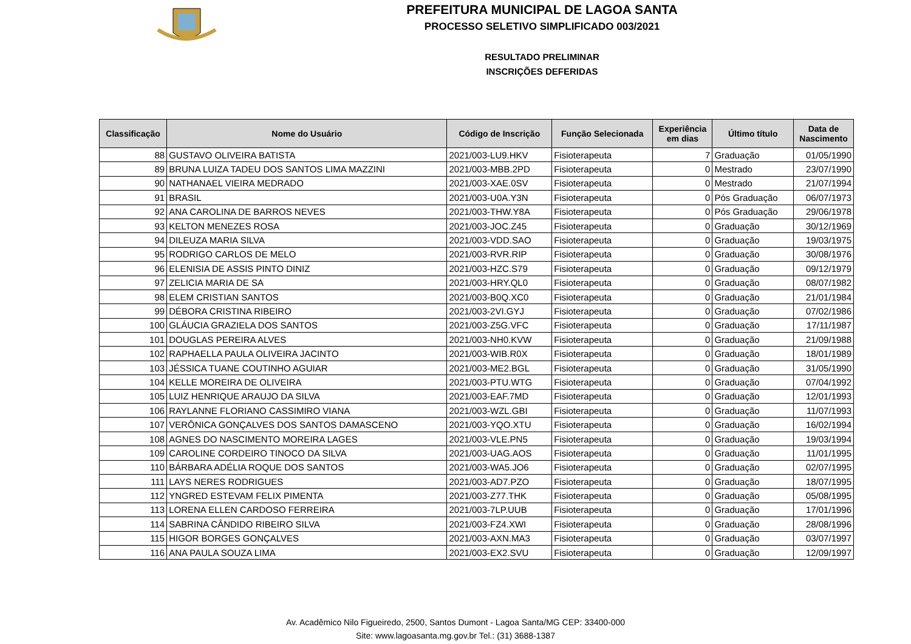PREFEITURA MUNICIPAL DE LAGOA SANTA
PROCESSO SELETIVO SIMPLIFICADO 003/2021
RESULTADO PRELIMINAR
INSCRIÇÕES DEFERIDAS
| Classificação | Nome do Usuário | Código de Inscrição | Função Selecionada | Experiência em dias | Último título | Data de Nascimento |
| --- | --- | --- | --- | --- | --- | --- |
| 88 | GUSTAVO OLIVEIRA BATISTA | 2021/003-LU9.HKV | Fisioterapeuta | 7 | Graduação | 01/05/1990 |
| 89 | BRUNA LUIZA TADEU DOS SANTOS LIMA MAZZINI | 2021/003-MBB.2PD | Fisioterapeuta | 0 | Mestrado | 23/07/1990 |
| 90 | NATHANAEL VIEIRA MEDRADO | 2021/003-XAE.0SV | Fisioterapeuta | 0 | Mestrado | 21/07/1994 |
| 91 | BRASIL | 2021/003-U0A.Y3N | Fisioterapeuta | 0 | Pós Graduação | 06/07/1973 |
| 92 | ANA CAROLINA DE BARROS NEVES | 2021/003-THW.Y8A | Fisioterapeuta | 0 | Pós Graduação | 29/06/1978 |
| 93 | KELTON MENEZES ROSA | 2021/003-JOC.Z45 | Fisioterapeuta | 0 | Graduação | 30/12/1969 |
| 94 | DILEUZA MARIA SILVA | 2021/003-VDD.SAO | Fisioterapeuta | 0 | Graduação | 19/03/1975 |
| 95 | RODRIGO CARLOS DE MELO | 2021/003-RVR.RIP | Fisioterapeuta | 0 | Graduação | 30/08/1976 |
| 96 | ELENISIA DE ASSIS PINTO DINIZ | 2021/003-HZC.S79 | Fisioterapeuta | 0 | Graduação | 09/12/1979 |
| 97 | ZELICIA MARIA DE SA | 2021/003-HRY.QL0 | Fisioterapeuta | 0 | Graduação | 08/07/1982 |
| 98 | ELEM CRISTIAN SANTOS | 2021/003-B0Q.XC0 | Fisioterapeuta | 0 | Graduação | 21/01/1984 |
| 99 | DÉBORA CRISTINA RIBEIRO | 2021/003-2VI.GYJ | Fisioterapeuta | 0 | Graduação | 07/02/1986 |
| 100 | GLÁUCIA GRAZIELA DOS SANTOS | 2021/003-Z5G.VFC | Fisioterapeuta | 0 | Graduação | 17/11/1987 |
| 101 | DOUGLAS PEREIRA ALVES | 2021/003-NH0.KVW | Fisioterapeuta | 0 | Graduação | 21/09/1988 |
| 102 | RAPHAELLA PAULA OLIVEIRA JACINTO | 2021/003-WIB.R0X | Fisioterapeuta | 0 | Graduação | 18/01/1989 |
| 103 | JÉSSICA TUANE COUTINHO AGUIAR | 2021/003-ME2.BGL | Fisioterapeuta | 0 | Graduação | 31/05/1990 |
| 104 | KELLE MOREIRA DE OLIVEIRA | 2021/003-PTU.WTG | Fisioterapeuta | 0 | Graduação | 07/04/1992 |
| 105 | LUIZ HENRIQUE ARAUJO DA SILVA | 2021/003-EAF.7MD | Fisioterapeuta | 0 | Graduação | 12/01/1993 |
| 106 | RAYLANNE FLORIANO CASSIMIRO VIANA | 2021/003-WZL.GBI | Fisioterapeuta | 0 | Graduação | 11/07/1993 |
| 107 | VERÔNICA GONÇALVES DOS SANTOS DAMASCENO | 2021/003-YQO.XTU | Fisioterapeuta | 0 | Graduação | 16/02/1994 |
| 108 | AGNES DO NASCIMENTO MOREIRA LAGES | 2021/003-VLE.PN5 | Fisioterapeuta | 0 | Graduação | 19/03/1994 |
| 109 | CAROLINE CORDEIRO TINOCO DA SILVA | 2021/003-UAG.AOS | Fisioterapeuta | 0 | Graduação | 11/01/1995 |
| 110 | BÁRBARA ADÉLIA ROQUE DOS SANTOS | 2021/003-WA5.JO6 | Fisioterapeuta | 0 | Graduação | 02/07/1995 |
| 111 | LAYS NERES RODRIGUES | 2021/003-AD7.PZO | Fisioterapeuta | 0 | Graduação | 18/07/1995 |
| 112 | YNGRED ESTEVAM FELIX PIMENTA | 2021/003-Z77.THK | Fisioterapeuta | 0 | Graduação | 05/08/1995 |
| 113 | LORENA ELLEN CARDOSO FERREIRA | 2021/003-7LP.UUB | Fisioterapeuta | 0 | Graduação | 17/01/1996 |
| 114 | SABRINA CÂNDIDO RIBEIRO SILVA | 2021/003-FZ4.XWI | Fisioterapeuta | 0 | Graduação | 28/08/1996 |
| 115 | HIGOR BORGES GONÇALVES | 2021/003-AXN.MA3 | Fisioterapeuta | 0 | Graduação | 03/07/1997 |
| 116 | ANA PAULA SOUZA LIMA | 2021/003-EX2.SVU | Fisioterapeuta | 0 | Graduação | 12/09/1997 |
Av. Acadêmico Nilo Figueiredo, 2500, Santos Dumont - Lagoa Santa/MG CEP: 33400-000
Site: www.lagoasanta.mg.gov.br Tel.: (31) 3688-1387